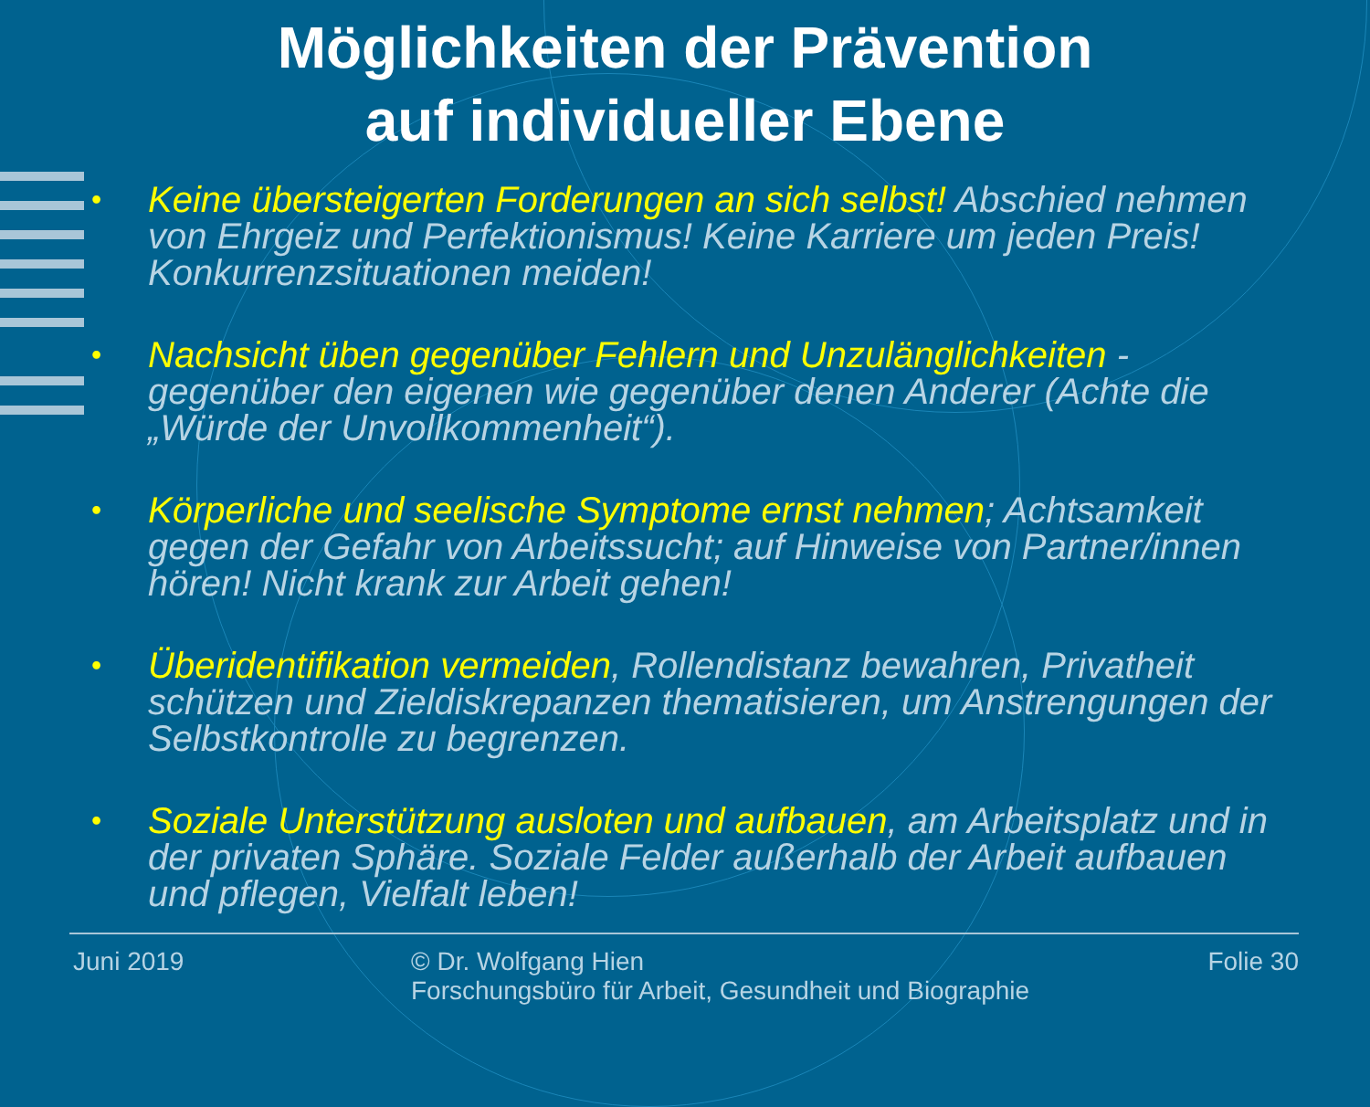Möglichkeiten der Prävention
auf individueller Ebene
• Keine übersteigerten Forderungen an sich selbst! Abschied nehmen von Ehrgeiz und Perfektionismus! Keine Karriere um jeden Preis! Konkurrenzsituationen meiden!
• Nachsicht üben gegenüber Fehlern und Unzulänglichkeiten - gegenüber den eigenen wie gegenüber denen Anderer (Achte die „Würde der Unvollkommenheit“).
• Körperliche und seelische Symptome ernst nehmen; Achtsamkeit gegen der Gefahr von Arbeitssucht; auf Hinweise von Partner/innen hören! Nicht krank zur Arbeit gehen!
• Überidentifikation vermeiden, Rollendistanz bewahren, Privatheit schützen und Zieldiskrepanzen thematisieren, um Anstrengungen der Selbstkontrolle zu begrenzen.
• Soziale Unterstützung ausloten und aufbauen, am Arbeitsplatz und in der privaten Sphäre. Soziale Felder außerhalb der Arbeit aufbauen und pflegen, Vielfalt leben!
Juni 2019 © Dr. Wolfgang Hien
Forschungsbüro für Arbeit, Gesundheit und Biographie
Folie 30